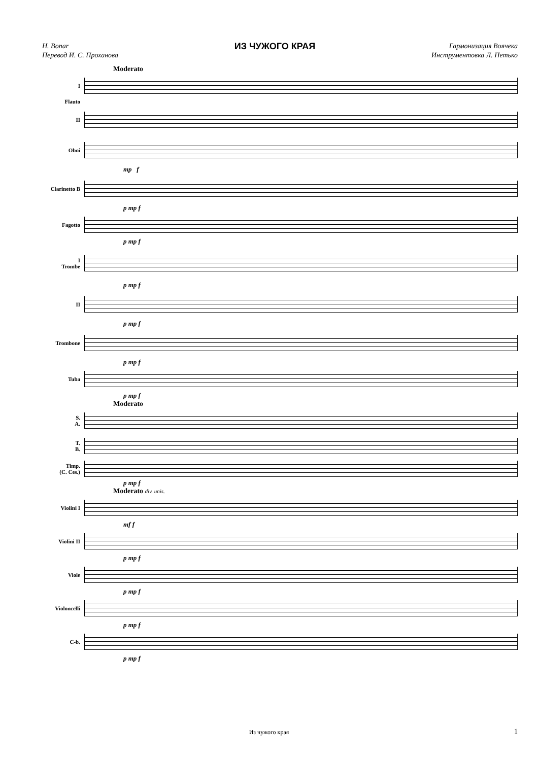H. Bonar
Перевод И. С. Проханова
ИЗ ЧУЖОГО КРАЯ
Гармонизация Воячека
Инструментовка Л. Петько
Moderato
I
Flauto
II
Oboi
mp f
Clarinetto B
p mp f
Fagotto
p mp f
I
Trombe
p mp f
II
p mp f
Trombone
p mp f
Tuba
p mp f
Moderato
S.
A.
T.
B.
Timp.
(C. Ces.)
p mp f
Moderato div. unis.
Violini I
mf f
Violini II
p mp f
Viole
p mp f
Violoncelli
p mp f
C-b.
p mp f
Из чужого края 1